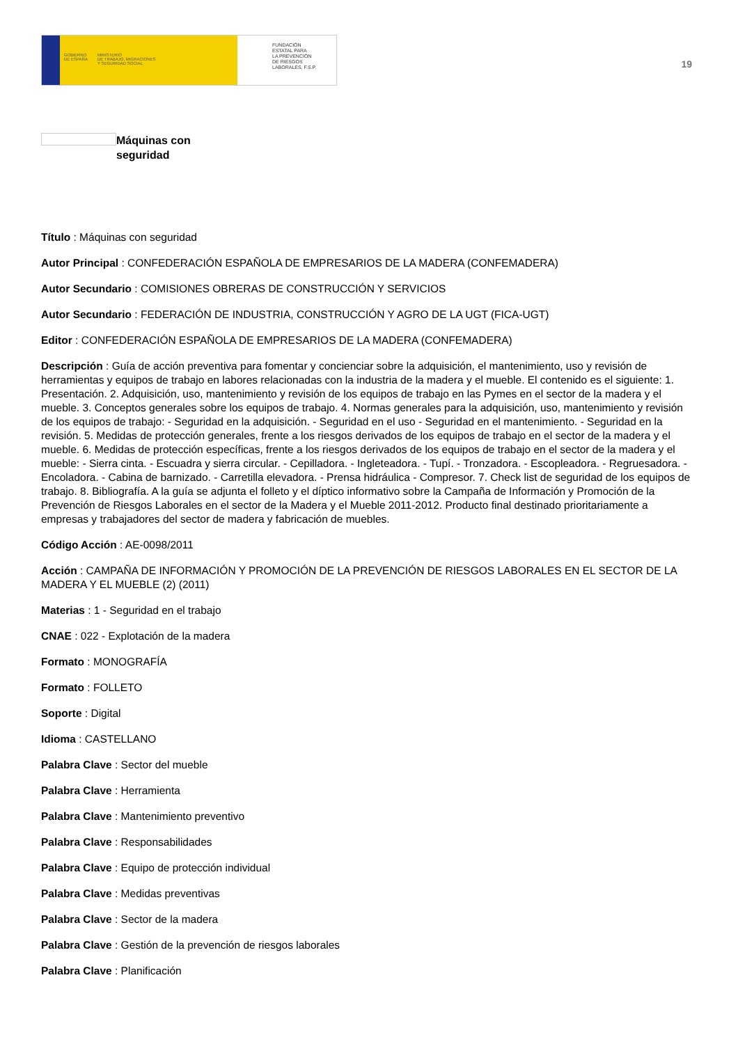GOBIERNO
DE ESPAÑA MINISTERIO
DE TRABAJO, MIGRACIONES
Y SEGURIDAD SOCIAL
FUNDACIÓN
ESTATAL PARA
LA PREVENCIÓN
DE RIESGOS
LABORALES, F.S.P.
19
Máquinas con
seguridad
Título : Máquinas con seguridad
Autor Principal : CONFEDERACIÓN ESPAÑOLA DE EMPRESARIOS DE LA MADERA (CONFEMADERA)
Autor Secundario : COMISIONES OBRERAS DE CONSTRUCCIÓN Y SERVICIOS
Autor Secundario : FEDERACIÓN DE INDUSTRIA, CONSTRUCCIÓN Y AGRO DE LA UGT (FICA-UGT)
Editor : CONFEDERACIÓN ESPAÑOLA DE EMPRESARIOS DE LA MADERA (CONFEMADERA)
Descripción : Guía de acción preventiva para fomentar y concienciar sobre la adquisición, el mantenimiento, uso y revisión de herramientas y equipos de trabajo en labores relacionadas con la industria de la madera y el mueble. El contenido es el siguiente: 1. Presentación. 2. Adquisición, uso, mantenimiento y revisión de los equipos de trabajo en las Pymes en el sector de la madera y el mueble. 3. Conceptos generales sobre los equipos de trabajo. 4. Normas generales para la adquisición, uso, mantenimiento y revisión de los equipos de trabajo: - Seguridad en la adquisición. - Seguridad en el uso - Seguridad en el mantenimiento. - Seguridad en la revisión. 5. Medidas de protección generales, frente a los riesgos derivados de los equipos de trabajo en el sector de la madera y el mueble. 6. Medidas de protección específicas, frente a los riesgos derivados de los equipos de trabajo en el sector de la madera y el mueble: - Sierra cinta. - Escuadra y sierra circular. - Cepilladora. - Ingleteadora. - Tupí. - Tronzadora. - Escopleadora. - Regruesadora. - Encoladora. - Cabina de barnizado. - Carretilla elevadora. - Prensa hidráulica - Compresor. 7. Check list de seguridad de los equipos de trabajo. 8. Bibliografía. A la guía se adjunta el folleto y el díptico informativo sobre la Campaña de Información y Promoción de la Prevención de Riesgos Laborales en el sector de la Madera y el Mueble 2011-2012. Producto final destinado prioritariamente a empresas y trabajadores del sector de madera y fabricación de muebles.
Código Acción : AE-0098/2011
Acción : CAMPAÑA DE INFORMACIÓN Y PROMOCIÓN DE LA PREVENCIÓN DE RIESGOS LABORALES EN EL SECTOR DE LA MADERA Y EL MUEBLE (2) (2011)
Materias : 1 - Seguridad en el trabajo
CNAE : 022 - Explotación de la madera
Formato : MONOGRAFÍA
Formato : FOLLETO
Soporte : Digital
Idioma : CASTELLANO
Palabra Clave : Sector del mueble
Palabra Clave : Herramienta
Palabra Clave : Mantenimiento preventivo
Palabra Clave : Responsabilidades
Palabra Clave : Equipo de protección individual
Palabra Clave : Medidas preventivas
Palabra Clave : Sector de la madera
Palabra Clave : Gestión de la prevención de riesgos laborales
Palabra Clave : Planificación